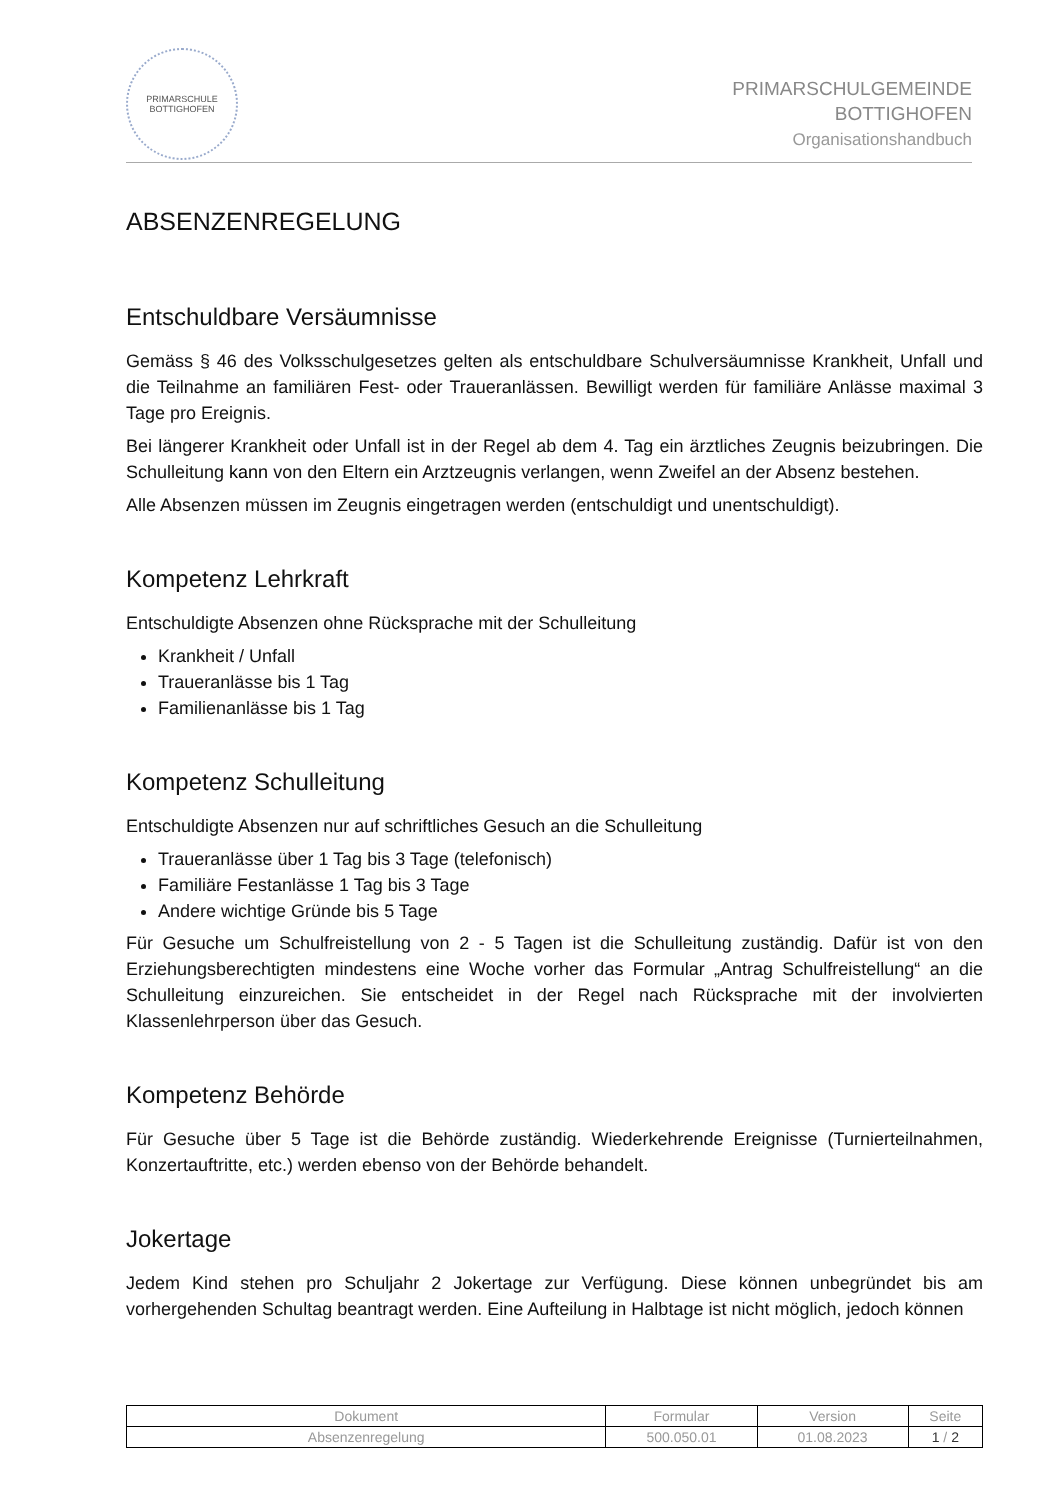PRIMARSCHULE
BOTTIGHOFEN
PRIMARSCHULGEMEINDE
BOTTIGHOFEN
Organisationshandbuch
ABSENZENREGELUNG
Entschuldbare Versäumnisse
Gemäss § 46 des Volksschulgesetzes gelten als entschuldbare Schulversäumnisse Krankheit, Unfall und die Teilnahme an familiären Fest- oder Traueranlässen. Bewilligt werden für familiäre Anlässe maximal 3 Tage pro Ereignis.
Bei längerer Krankheit oder Unfall ist in der Regel ab dem 4. Tag ein ärztliches Zeugnis beizubringen. Die Schulleitung kann von den Eltern ein Arztzeugnis verlangen, wenn Zweifel an der Absenz bestehen.
Alle Absenzen müssen im Zeugnis eingetragen werden (entschuldigt und unentschuldigt).
Kompetenz Lehrkraft
Entschuldigte Absenzen ohne Rücksprache mit der Schulleitung
Krankheit / Unfall
Traueranlässe bis 1 Tag
Familienanlässe bis 1 Tag
Kompetenz Schulleitung
Entschuldigte Absenzen nur auf schriftliches Gesuch an die Schulleitung
Traueranlässe über 1 Tag bis 3 Tage (telefonisch)
Familiäre Festanlässe 1 Tag bis 3 Tage
Andere wichtige Gründe bis 5 Tage
Für Gesuche um Schulfreistellung von 2 - 5 Tagen ist die Schulleitung zuständig. Dafür ist von den Erziehungsberechtigten mindestens eine Woche vorher das Formular „Antrag Schulfreistellung“ an die Schulleitung einzureichen. Sie entscheidet in der Regel nach Rücksprache mit der involvierten Klassenlehrperson über das Gesuch.
Kompetenz Behörde
Für Gesuche über 5 Tage ist die Behörde zuständig. Wiederkehrende Ereignisse (Turnierteilnahmen, Konzertauftritte, etc.) werden ebenso von der Behörde behandelt.
Jokertage
Jedem Kind stehen pro Schuljahr 2 Jokertage zur Verfügung. Diese können unbegründet bis am vorhergehenden Schultag beantragt werden. Eine Aufteilung in Halbtage ist nicht möglich, jedoch können
| Dokument | Formular | Version | Seite |
| --- | --- | --- | --- |
| Absenzenregelung | 500.050.01 | 01.08.2023 | 1 / 2 |